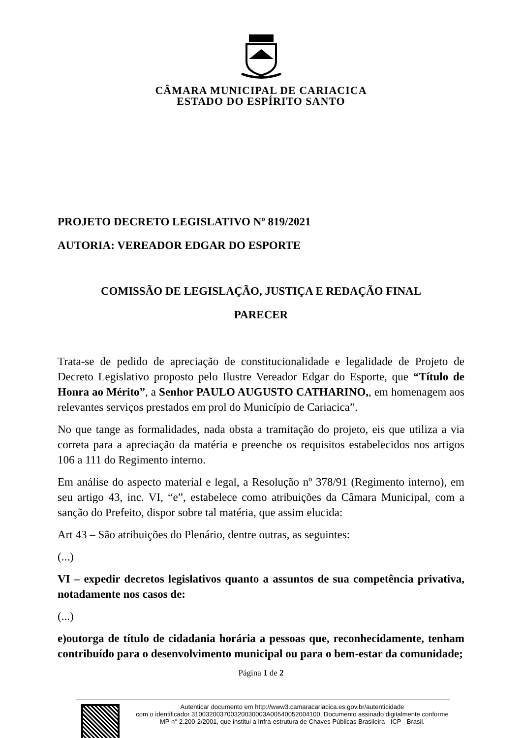CÂMARA MUNICIPAL DE CARIACICA
ESTADO DO ESPÍRITO SANTO
PROJETO DECRETO LEGISLATIVO Nº 819/2021
AUTORIA: VEREADOR EDGAR DO ESPORTE
COMISSÃO DE LEGISLAÇÃO, JUSTIÇA E REDAÇÃO FINAL
PARECER
Trata-se de pedido de apreciação de constitucionalidade e legalidade de Projeto de Decreto Legislativo proposto pelo Ilustre Vereador Edgar do Esporte, que “Título de Honra ao Mérito”, a Senhor PAULO AUGUSTO CATHARINO,, em homenagem aos relevantes serviços prestados em prol do Município de Cariacica”.
No que tange as formalidades, nada obsta a tramitação do projeto, eis que utiliza a via correta para a apreciação da matéria e preenche os requisitos estabelecidos nos artigos 106 a 111 do Regimento interno.
Em análise do aspecto material e legal, a Resolução nº 378/91 (Regimento interno), em seu artigo 43, inc. VI, “e”, estabelece como atribuições da Câmara Municipal, com a sanção do Prefeito, dispor sobre tal matéria, que assim elucida:
Art 43 – São atribuições do Plenário, dentre outras, as seguintes:
(...)
VI – expedir decretos legislativos quanto a assuntos de sua competência privativa, notadamente nos casos de:
(...)
e)outorga de título de cidadania horária a pessoas que, reconhecidamente, tenham contribuído para o desenvolvimento municipal ou para o bem-estar da comunidade;
Página 1 de 2
Autenticar documento em http://www3.camaracariacica.es.gov.br/autenticidade
com o identificador 310032003700320030003A00540052004100, Documento assinado digitalmente conforme MP n° 2.200-2/2001, que institui a Infra-estrutura de Chaves Públicas Brasileira - ICP - Brasil.